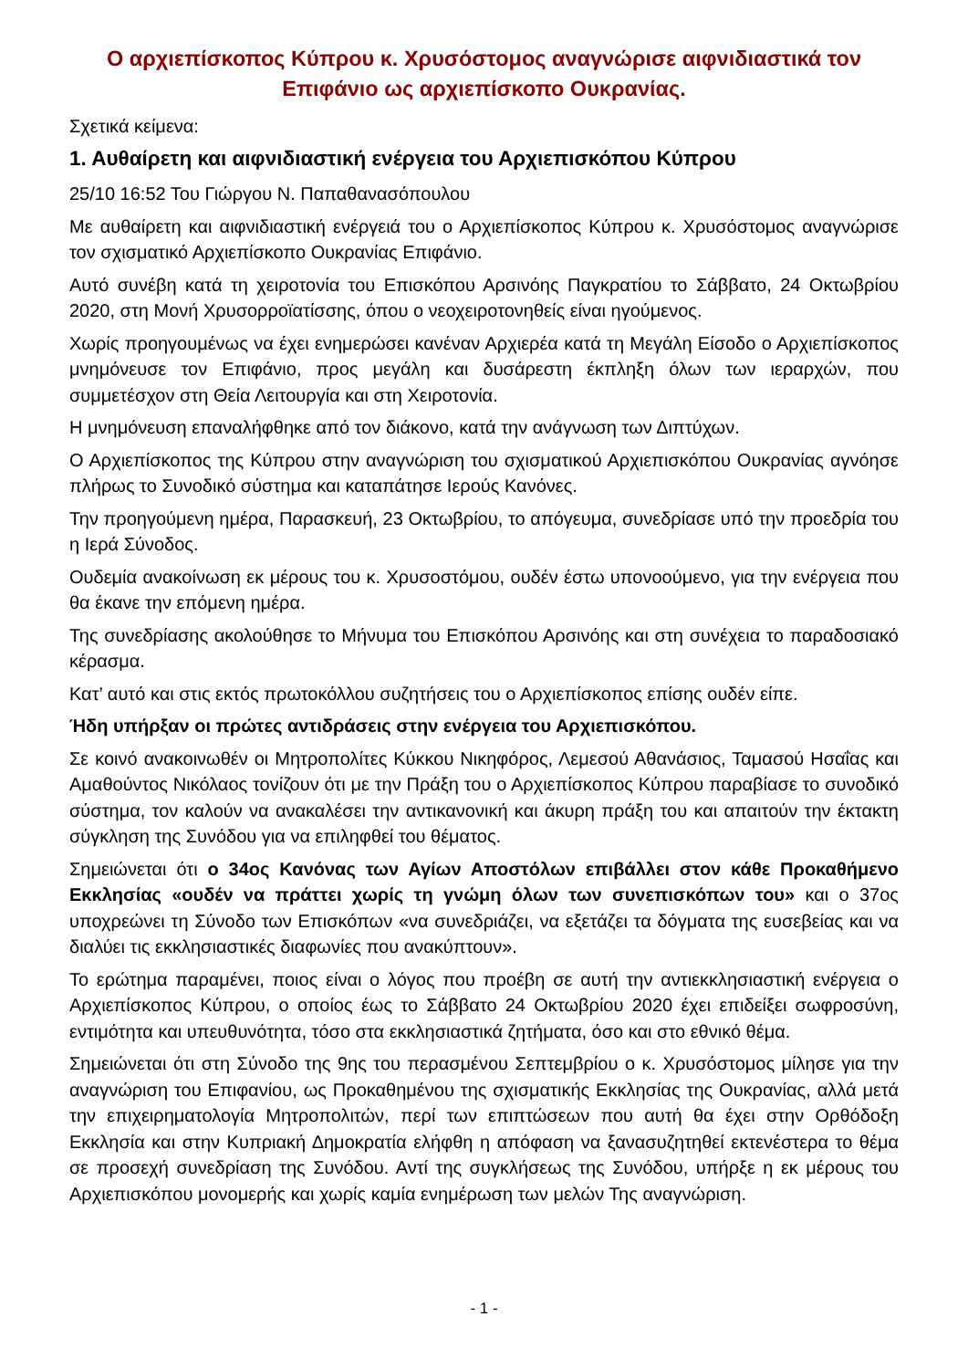Ο αρχιεπίσκοπος Κύπρου κ. Χρυσόστομος αναγνώρισε αιφνιδιαστικά τον Επιφάνιο ως αρχιεπίσκοπο Ουκρανίας.
Σχετικά κείμενα:
1. Αυθαίρετη και αιφνιδιαστική ενέργεια του Αρχιεπισκόπου Κύπρου
25/10 16:52 Του Γιώργου Ν. Παπαθανασόπουλου
Με αυθαίρετη και αιφνιδιαστική ενέργειά του ο Αρχιεπίσκοπος Κύπρου κ. Χρυσόστομος αναγνώρισε τον σχισματικό Αρχιεπίσκοπο Ουκρανίας Επιφάνιο.
Αυτό συνέβη κατά τη χειροτονία του Επισκόπου Αρσινόης Παγκρατίου το Σάββατο, 24 Οκτωβρίου 2020, στη Μονή Χρυσορροϊατίσσης, όπου ο νεοχειροτονηθείς είναι ηγούμενος.
Χωρίς προηγουμένως να έχει ενημερώσει κανέναν Αρχιερέα κατά τη Μεγάλη Είσοδο ο Αρχιεπίσκοπος μνημόνευσε τον Επιφάνιο, προς μεγάλη και δυσάρεστη έκπληξη όλων των ιεραρχών, που συμμετέσχον στη Θεία Λειτουργία και στη Χειροτονία.
Η μνημόνευση επαναλήφθηκε από τον διάκονο, κατά την ανάγνωση των Διπτύχων.
Ο Αρχιεπίσκοπος της Κύπρου στην αναγνώριση του σχισματικού Αρχιεπισκόπου Ουκρανίας αγνόησε πλήρως το Συνοδικό σύστημα και καταπάτησε Ιερούς Κανόνες.
Την προηγούμενη ημέρα, Παρασκευή, 23 Οκτωβρίου, το απόγευμα, συνεδρίασε υπό την προεδρία του η Ιερά Σύνοδος.
Ουδεμία ανακοίνωση εκ μέρους του κ. Χρυσοστόμου, ουδέν έστω υπονοούμενο, για την ενέργεια που θα έκανε την επόμενη ημέρα.
Της συνεδρίασης ακολούθησε το Μήνυμα του Επισκόπου Αρσινόης και στη συνέχεια το παραδοσιακό κέρασμα.
Κατ’ αυτό και στις εκτός πρωτοκόλλου συζητήσεις του ο Αρχιεπίσκοπος επίσης ουδέν είπε.
Ήδη υπήρξαν οι πρώτες αντιδράσεις στην ενέργεια του Αρχιεπισκόπου.
Σε κοινό ανακοινωθέν οι Μητροπολίτες Κύκκου Νικηφόρος, Λεμεσού Αθανάσιος, Ταμασού Ησαΐας και Αμαθούντος Νικόλαος τονίζουν ότι με την Πράξη του ο Αρχιεπίσκοπος Κύπρου παραβίασε το συνοδικό σύστημα, τον καλούν να ανακαλέσει την αντικανονική και άκυρη πράξη του και απαιτούν την έκτακτη σύγκληση της Συνόδου για να επιληφθεί του θέματος.
Σημειώνεται ότι ο 34ος Κανόνας των Αγίων Αποστόλων επιβάλλει στον κάθε Προκαθήμενο Εκκλησίας «ουδέν να πράττει χωρίς τη γνώμη όλων των συνεπισκόπων του» και ο 37ος υποχρεώνει τη Σύνοδο των Επισκόπων «να συνεδριάζει, να εξετάζει τα δόγματα της ευσεβείας και να διαλύει τις εκκλησιαστικές διαφωνίες που ανακύπτουν».
Το ερώτημα παραμένει, ποιος είναι ο λόγος που προέβη σε αυτή την αντιεκκλησιαστική ενέργεια ο Αρχιεπίσκοπος Κύπρου, ο οποίος έως το Σάββατο 24 Οκτωβρίου 2020 έχει επιδείξει σωφροσύνη, εντιμότητα και υπευθυνότητα, τόσο στα εκκλησιαστικά ζητήματα, όσο και στο εθνικό θέμα.
Σημειώνεται ότι στη Σύνοδο της 9ης του περασμένου Σεπτεμβρίου ο κ. Χρυσόστομος μίλησε για την αναγνώριση του Επιφανίου, ως Προκαθημένου της σχισματικής Εκκλησίας της Ουκρανίας, αλλά μετά την επιχειρηματολογία Μητροπολιτών, περί των επιπτώσεων που αυτή θα έχει στην Ορθόδοξη Εκκλησία και στην Κυπριακή Δημοκρατία ελήφθη η απόφαση να ξανασυζητηθεί εκτενέστερα το θέμα σε προσεχή συνεδρίαση της Συνόδου. Αντί της συγκλήσεως της Συνόδου, υπήρξε η εκ μέρους του Αρχιεπισκόπου μονομερής και χωρίς καμία ενημέρωση των μελών Της αναγνώριση.
- 1 -